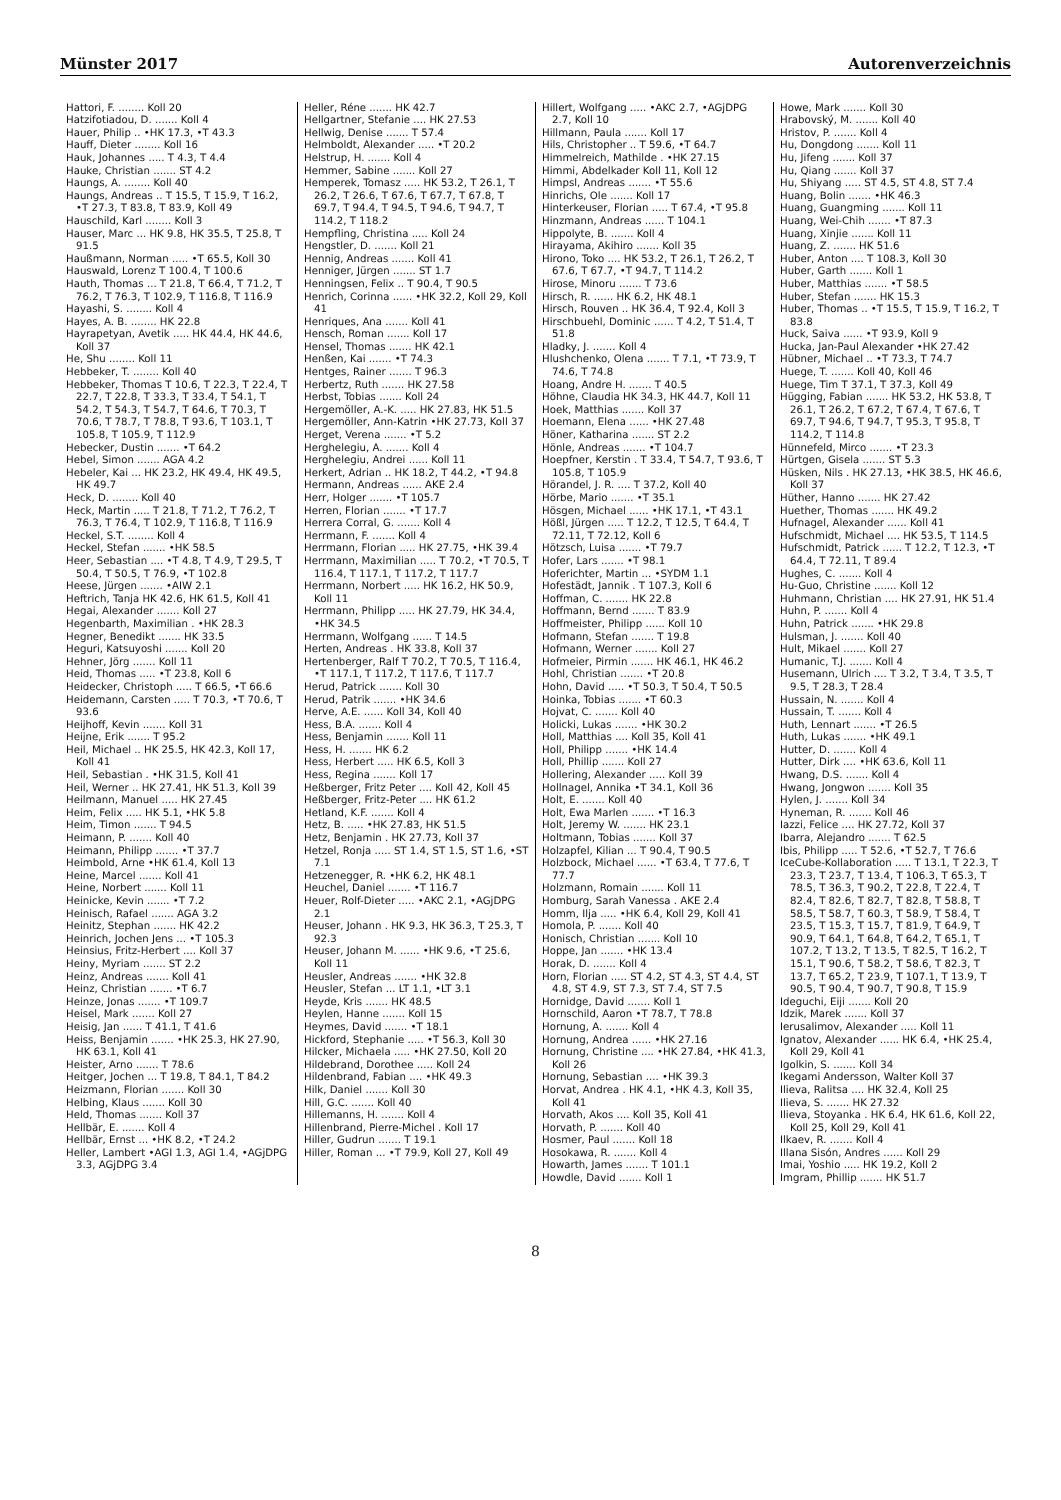Münster 2017 Autorenverzeichnis
Hattori, F. ........ Koll 20
Hatzifotiadou, D. ....... Koll 4
Hauer, Philip .. •HK 17.3, •T 43.3
Hauff, Dieter ........ Koll 16
Hauk, Johannes ..... T 4.3, T 4.4
Hauke, Christian ....... ST 4.2
Haungs, A. ........ Koll 40
Haungs, Andreas .. T 15.5, T 15.9, T 16.2, •T 27.3, T 83.8, T 83.9, Koll 49
Hauschild, Karl ........ Koll 3
Hauser, Marc ... HK 9.8, HK 35.5, T 25.8, T 91.5
Haußmann, Norman ..... •T 65.5, Koll 30
Hauswald, Lorenz T 100.4, T 100.6
Hauth, Thomas ... T 21.8, T 66.4, T 71.2, T 76.2, T 76.3, T 102.9, T 116.8, T 116.9
Hayashi, S. ........ Koll 4
Hayes, A. B. ........ HK 22.8
Hayrapetyan, Avetik ..... HK 44.4, HK 44.6, Koll 37
He, Shu ........ Koll 11
Hebbeker, T. ........ Koll 40
Hebbeker, Thomas T 10.6, T 22.3, T 22.4, T 22.7, T 22.8, T 33.3, T 33.4, T 54.1, T 54.2, T 54.3, T 54.7, T 64.6, T 70.3, T 70.6, T 78.7, T 78.8, T 93.6, T 103.1, T 105.8, T 105.9, T 112.9
Hebecker, Dustin ....... •T 64.2
Hebel, Simon ....... AGA 4.2
Hebeler, Kai ... HK 23.2, HK 49.4, HK 49.5, HK 49.7
Heck, D. ........ Koll 40
Heck, Martin ..... T 21.8, T 71.2, T 76.2, T 76.3, T 76.4, T 102.9, T 116.8, T 116.9
Heckel, S.T. ........ Koll 4
Heckel, Stefan ....... •HK 58.5
Heer, Sebastian .... •T 4.8, T 4.9, T 29.5, T 50.4, T 50.5, T 76.9, •T 102.8
Heese, Jürgen ....... •AIW 2.1
Heftrich, Tanja HK 42.6, HK 61.5, Koll 41
Hegai, Alexander ....... Koll 27
Hegenbarth, Maximilian . •HK 28.3
Hegner, Benedikt ....... HK 33.5
Heguri, Katsuyoshi ....... Koll 20
Hehner, Jörg ....... Koll 11
Heid, Thomas ..... •T 23.8, Koll 6
Heidecker, Christoph ..... T 66.5, •T 66.6
Heidemann, Carsten ..... T 70.3, •T 70.6, T 93.6
Heijhoff, Kevin ....... Koll 31
Heijne, Erik ....... T 95.2
Heil, Michael .. HK 25.5, HK 42.3, Koll 17, Koll 41
Heil, Sebastian . •HK 31.5, Koll 41
Heil, Werner .. HK 27.41, HK 51.3, Koll 39
Heilmann, Manuel ..... HK 27.45
Heim, Felix ..... HK 5.1, •HK 5.8
Heim, Timon ....... T 94.5
Heimann, P. ....... Koll 40
Heimann, Philipp ....... •T 37.7
Heimbold, Arne •HK 61.4, Koll 13
Heine, Marcel ....... Koll 41
Heine, Norbert ....... Koll 11
Heinicke, Kevin ....... •T 7.2
Heinisch, Rafael ....... AGA 3.2
Heinitz, Stephan ....... HK 42.2
Heinrich, Jochen Jens ... •T 105.3
Heinsius, Fritz-Herbert .... Koll 37
Heiny, Myriam ....... ST 2.2
Heinz, Andreas ....... Koll 41
Heinz, Christian ....... •T 6.7
Heinze, Jonas ....... •T 109.7
Heisel, Mark ....... Koll 27
Heisig, Jan ...... T 41.1, T 41.6
Heiss, Benjamin ....... •HK 25.3, HK 27.90, HK 63.1, Koll 41
Heister, Arno ....... T 78.6
Heitger, Jochen ... T 19.8, T 84.1, T 84.2
Heizmann, Florian ....... Koll 30
Helbing, Klaus ....... Koll 30
Held, Thomas ....... Koll 37
Hellbär, E. ....... Koll 4
Hellbär, Ernst ... •HK 8.2, •T 24.2
Heller, Lambert •AGI 1.3, AGI 1.4, •AGjDPG 3.3, AGjDPG 3.4
Heller, Réne ....... HK 42.7
Hellgartner, Stefanie .... HK 27.53
Hellwig, Denise ....... T 57.4
Helmboldt, Alexander ..... •T 20.2
Helstrup, H. ....... Koll 4
Hemmer, Sabine ....... Koll 27
Hemperek, Tomasz ..... HK 53.2, T 26.1, T 26.2, T 26.6, T 67.6, T 67.7, T 67.8, T 69.7, T 94.4, T 94.5, T 94.6, T 94.7, T 114.2, T 118.2
Hempfling, Christina ..... Koll 24
Hengstler, D. ....... Koll 21
Hennig, Andreas ....... Koll 41
Henniger, Jürgen ....... ST 1.7
Henningsen, Felix .. T 90.4, T 90.5
Henrich, Corinna ...... •HK 32.2, Koll 29, Koll 41
Henriques, Ana ....... Koll 41
Hensch, Roman ....... Koll 17
Hensel, Thomas ....... HK 42.1
Henßen, Kai ....... •T 74.3
Hentges, Rainer ....... T 96.3
Herbertz, Ruth ....... HK 27.58
Herbst, Tobias ....... Koll 24
Hergemöller, A.-K. ..... HK 27.83, HK 51.5
Hergemöller, Ann-Katrin •HK 27.73, Koll 37
Herget, Verena ....... •T 5.2
Herghelegiu, A. ....... Koll 4
Herghelegiu, Andrei ...... Koll 11
Herkert, Adrian .. HK 18.2, T 44.2, •T 94.8
Hermann, Andreas ...... AKE 2.4
Herr, Holger ....... •T 105.7
Herren, Florian ....... •T 17.7
Herrera Corral, G. ....... Koll 4
Herrmann, F. ....... Koll 4
Herrmann, Florian ..... HK 27.75, •HK 39.4
Herrmann, Maximilian ..... T 70.2, •T 70.5, T 116.4, T 117.1, T 117.2, T 117.7
Herrmann, Norbert ..... HK 16.2, HK 50.9, Koll 11
Herrmann, Philipp ..... HK 27.79, HK 34.4, •HK 34.5
Herrmann, Wolfgang ...... T 14.5
Herten, Andreas . HK 33.8, Koll 37
Hertenberger, Ralf T 70.2, T 70.5, T 116.4, •T 117.1, T 117.2, T 117.6, T 117.7
Herud, Patrick ....... Koll 30
Herud, Patrik ....... •HK 34.6
Herve, A.E. ...... Koll 34, Koll 40
Hess, B.A. ....... Koll 4
Hess, Benjamin ....... Koll 11
Hess, H. ....... HK 6.2
Hess, Herbert ..... HK 6.5, Koll 3
Hess, Regina ....... Koll 17
Heßberger, Fritz Peter .... Koll 42, Koll 45
Heßberger, Fritz-Peter .... HK 61.2
Hetland, K.F. ....... Koll 4
Hetz, B. ..... •HK 27.83, HK 51.5
Hetz, Benjamin . HK 27.73, Koll 37
Hetzel, Ronja ..... ST 1.4, ST 1.5, ST 1.6, •ST 7.1
Hetzenegger, R. •HK 6.2, HK 48.1
Heuchel, Daniel ....... •T 116.7
Heuer, Rolf-Dieter ..... •AKC 2.1, •AGjDPG 2.1
Heuser, Johann . HK 9.3, HK 36.3, T 25.3, T 92.3
Heuser, Johann M. ...... •HK 9.6, •T 25.6, Koll 11
Heusler, Andreas ....... •HK 32.8
Heusler, Stefan ... LT 1.1, •LT 3.1
Heyde, Kris ....... HK 48.5
Heylen, Hanne ....... Koll 15
Heymes, David ....... •T 18.1
Hickford, Stephanie ..... •T 56.3, Koll 30
Hilcker, Michaela ..... •HK 27.50, Koll 20
Hildebrand, Dorothee ..... Koll 24
Hildenbrand, Fabian .... •HK 49.3
Hilk, Daniel ....... Koll 30
Hill, G.C. ....... Koll 40
Hillemanns, H. ....... Koll 4
Hillenbrand, Pierre-Michel . Koll 17
Hiller, Gudrun ....... T 19.1
Hiller, Roman ... •T 79.9, Koll 27, Koll 49
Hillert, Wolfgang ..... •AKC 2.7, •AGjDPG 2.7, Koll 10
Hillmann, Paula ....... Koll 17
Hils, Christopher .. T 59.6, •T 64.7
Himmelreich, Mathilde . •HK 27.15
Himmi, Abdelkader Koll 11, Koll 12
Himpsl, Andreas ....... •T 55.6
Hinrichs, Ole ....... Koll 17
Hinterkeuser, Florian ..... T 67.4, •T 95.8
Hinzmann, Andreas ...... T 104.1
Hippolyte, B. ....... Koll 4
Hirayama, Akihiro ....... Koll 35
Hirono, Toko .... HK 53.2, T 26.1, T 26.2, T 67.6, T 67.7, •T 94.7, T 114.2
Hirose, Minoru ....... T 73.6
Hirsch, R. ...... HK 6.2, HK 48.1
Hirsch, Rouven .. HK 36.4, T 92.4, Koll 3
Hirschbuehl, Dominic ...... T 4.2, T 51.4, T 51.8
Hladky, J. ....... Koll 4
Hlushchenko, Olena ....... T 7.1, •T 73.9, T 74.6, T 74.8
Hoang, Andre H. ....... T 40.5
Höhne, Claudia HK 34.3, HK 44.7, Koll 11
Hoek, Matthias ....... Koll 37
Hoemann, Elena ...... •HK 27.48
Höner, Katharina ....... ST 2.2
Hönle, Andreas ....... •T 104.7
Hoepfner, Kerstin . T 33.4, T 54.7, T 93.6, T 105.8, T 105.9
Hörandel, J. R. .... T 37.2, Koll 40
Hörbe, Mario ....... •T 35.1
Hösgen, Michael ...... •HK 17.1, •T 43.1
Hößl, Jürgen ..... T 12.2, T 12.5, T 64.4, T 72.11, T 72.12, Koll 6
Hötzsch, Luisa ....... •T 79.7
Hofer, Lars ....... •T 98.1
Hoferichter, Martin ... •SYDM 1.1
Hofestädt, Jannik . T 107.3, Koll 6
Hoffman, C. ....... HK 22.8
Hoffmann, Bernd ....... T 83.9
Hoffmeister, Philipp ...... Koll 10
Hofmann, Stefan ....... T 19.8
Hofmann, Werner ....... Koll 27
Hofmeier, Pirmin ....... HK 46.1, HK 46.2
Hohl, Christian ....... •T 20.8
Hohn, David ..... •T 50.3, T 50.4, T 50.5
Hoinka, Tobias ....... •T 60.3
Hojvat, C. ....... Koll 40
Holicki, Lukas ....... •HK 30.2
Holl, Matthias .... Koll 35, Koll 41
Holl, Philipp ....... •HK 14.4
Holl, Phillip ....... Koll 27
Hollering, Alexander ..... Koll 39
Hollnagel, Annika •T 34.1, Koll 36
Holt, E. ....... Koll 40
Holt, Ewa Marlen ....... •T 16.3
Holt, Jeremy W. ....... HK 23.1
Holtmann, Tobias ....... Koll 37
Holzapfel, Kilian ... T 90.4, T 90.5
Holzbock, Michael ...... •T 63.4, T 77.6, T 77.7
Holzmann, Romain ....... Koll 11
Homburg, Sarah Vanessa . AKE 2.4
Homm, Ilja ..... •HK 6.4, Koll 29, Koll 41
Homola, P. ....... Koll 40
Honisch, Christian ....... Koll 10
Hoppe, Jan ....... •HK 13.4
Horak, D. ....... Koll 4
Horn, Florian ..... ST 4.2, ST 4.3, ST 4.4, ST 4.8, ST 4.9, ST 7.3, ST 7.4, ST 7.5
Hornidge, David ....... Koll 1
Hornschild, Aaron •T 78.7, T 78.8
Hornung, A. ....... Koll 4
Hornung, Andrea ...... •HK 27.16
Hornung, Christine .... •HK 27.84, •HK 41.3, Koll 26
Hornung, Sebastian .... •HK 39.3
Horvat, Andrea . HK 4.1, •HK 4.3, Koll 35, Koll 41
Horvath, Akos .... Koll 35, Koll 41
Horvath, P. ....... Koll 40
Hosmer, Paul ....... Koll 18
Hosokawa, R. ....... Koll 4
Howarth, James ....... T 101.1
Howdle, David ....... Koll 1
Howe, Mark ....... Koll 30
Hrabovský, M. ....... Koll 40
Hristov, P. ....... Koll 4
Hu, Dongdong ....... Koll 11
Hu, Jifeng ....... Koll 37
Hu, Qiang ....... Koll 37
Hu, Shiyang ..... ST 4.5, ST 4.8, ST 7.4
Huang, Bolin ....... •HK 46.3
Huang, Guangming ....... Koll 11
Huang, Wei-Chih ....... •T 87.3
Huang, Xinjie ....... Koll 11
Huang, Z. ....... HK 51.6
Huber, Anton .... T 108.3, Koll 30
Huber, Garth ....... Koll 1
Huber, Matthias ....... •T 58.5
Huber, Stefan ....... HK 15.3
Huber, Thomas .. •T 15.5, T 15.9, T 16.2, T 83.8
Huck, Saiva ...... •T 93.9, Koll 9
Hucka, Jan-Paul Alexander •HK 27.42
Hübner, Michael .. •T 73.3, T 74.7
Huege, T. ....... Koll 40, Koll 46
Huege, Tim T 37.1, T 37.3, Koll 49
Hügging, Fabian ....... HK 53.2, HK 53.8, T 26.1, T 26.2, T 67.2, T 67.4, T 67.6, T 69.7, T 94.6, T 94.7, T 95.3, T 95.8, T 114.2, T 114.8
Hünnefeld, Mirco ....... •T 23.3
Hürtgen, Gisela ....... ST 5.3
Hüsken, Nils . HK 27.13, •HK 38.5, HK 46.6, Koll 37
Hüther, Hanno ....... HK 27.42
Huether, Thomas ....... HK 49.2
Hufnagel, Alexander ...... Koll 41
Hufschmidt, Michael .... HK 53.5, T 114.5
Hufschmidt, Patrick ...... T 12.2, T 12.3, •T 64.4, T 72.11, T 89.4
Hughes, C. ....... Koll 4
Hu-Guo, Christine ....... Koll 12
Huhmann, Christian .... HK 27.91, HK 51.4
Huhn, P. ....... Koll 4
Huhn, Patrick ....... •HK 29.8
Hulsman, J. ....... Koll 40
Hult, Mikael ....... Koll 27
Humanic, T.J. ....... Koll 4
Husemann, Ulrich .... T 3.2, T 3.4, T 3.5, T 9.5, T 28.3, T 28.4
Hussain, N. ....... Koll 4
Hussain, T. ....... Koll 4
Huth, Lennart ....... •T 26.5
Huth, Lukas ....... •HK 49.1
Hutter, D. ....... Koll 4
Hutter, Dirk .... •HK 63.6, Koll 11
Hwang, D.S. ....... Koll 4
Hwang, Jongwon ....... Koll 35
Hylen, J. ....... Koll 34
Hyneman, R. ....... Koll 46
Iazzi, Felice .... HK 27.72, Koll 37
Ibarra, Alejandro ....... T 62.5
Ibis, Philipp ..... T 52.6, •T 52.7, T 76.6
IceCube-Kollaboration ..... T 13.1, T 22.3, T 23.3, T 23.7, T 13.4, T 106.3, T 65.3, T 78.5, T 36.3, T 90.2, T 22.8, T 22.4, T 82.4, T 82.6, T 82.7, T 82.8, T 58.8, T 58.5, T 58.7, T 60.3, T 58.9, T 58.4, T 23.5, T 15.3, T 15.7, T 81.9, T 64.9, T 90.9, T 64.1, T 64.8, T 64.2, T 65.1, T 107.2, T 13.2, T 13.5, T 82.5, T 16.2, T 15.1, T 90.6, T 58.2, T 58.6, T 82.3, T 13.7, T 65.2, T 23.9, T 107.1, T 13.9, T 90.5, T 90.4, T 90.7, T 90.8, T 15.9
Ideguchi, Eiji ....... Koll 20
Idzik, Marek ....... Koll 37
Ierusalimov, Alexander ..... Koll 11
Ignatov, Alexander ...... HK 6.4, •HK 25.4, Koll 29, Koll 41
Igolkin, S. ....... Koll 34
Ikegami Andersson, Walter Koll 37
Ilieva, Ralitsa .... HK 32.4, Koll 25
Ilieva, S. ....... HK 27.32
Ilieva, Stoyanka . HK 6.4, HK 61.6, Koll 22, Koll 25, Koll 29, Koll 41
Ilkaev, R. ....... Koll 4
Illana Sisón, Andres ...... Koll 29
Imai, Yoshio ..... HK 19.2, Koll 2
Imgram, Phillip ....... HK 51.7
8